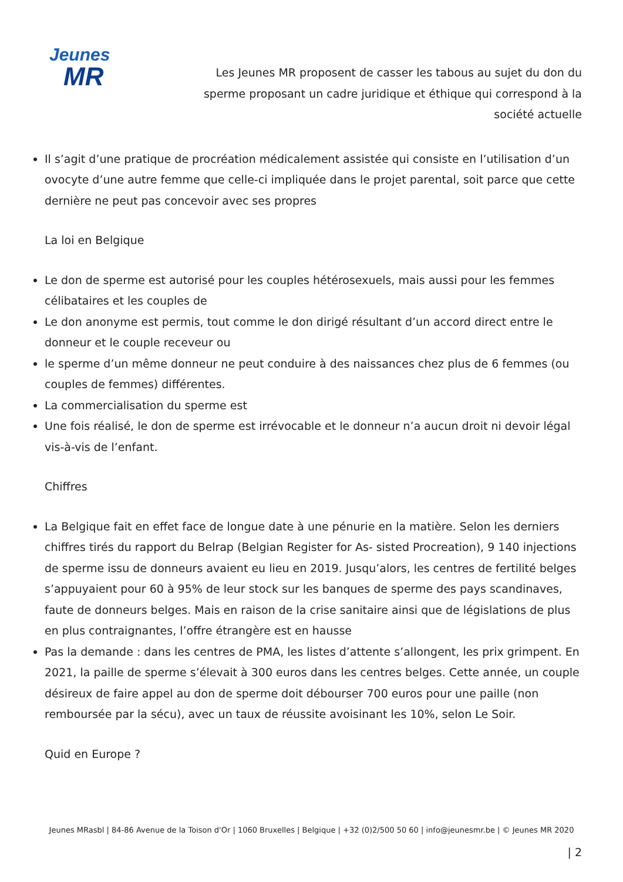Jeunes
MR
Les Jeunes MR proposent de casser les tabous au sujet du don du sperme proposant un cadre juridique et éthique qui correspond à la société actuelle
Il s’agit d’une pratique de procréation médicalement assistée qui consiste en l’utilisation d’un ovocyte d’une autre femme que celle-ci impliquée dans le projet parental, soit parce que cette dernière ne peut pas concevoir avec ses propres
La loi en Belgique
Le don de sperme est autorisé pour les couples hétérosexuels, mais aussi pour les femmes célibataires et les couples de
Le don anonyme est permis, tout comme le don dirigé résultant d’un accord direct entre le donneur et le couple receveur ou
le sperme d’un même donneur ne peut conduire à des naissances chez plus de 6 femmes (ou couples de femmes) différentes.
La commercialisation du sperme est
Une fois réalisé, le don de sperme est irrévocable et le donneur n’a aucun droit ni devoir légal vis-à-vis de l’enfant.
Chiffres
La Belgique fait en effet face de longue date à une pénurie en la matière. Selon les derniers chiffres tirés du rapport du Belrap (Belgian Register for As- sisted Procreation), 9 140 injections de sperme issu de donneurs avaient eu lieu en 2019. Jusqu’alors, les centres de fertilité belges s’appuyaient pour 60 à 95% de leur stock sur les banques de sperme des pays scandinaves, faute de donneurs belges. Mais en raison de la crise sanitaire ainsi que de législations de plus en plus contraignantes, l’offre étrangère est en hausse
Pas la demande : dans les centres de PMA, les listes d’attente s’allongent, les prix grimpent. En 2021, la paille de sperme s’élevait à 300 euros dans les centres belges. Cette année, un couple désireux de faire appel au don de sperme doit débourser 700 euros pour une paille (non remboursée par la sécu), avec un taux de réussite avoisinant les 10%, selon Le Soir.
Quid en Europe ?
Jeunes MRasbl | 84-86 Avenue de la Toison d'Or | 1060 Bruxelles | Belgique | +32 (0)2/500 50 60 | info@jeunesmr.be | © Jeunes MR 2020
| 2